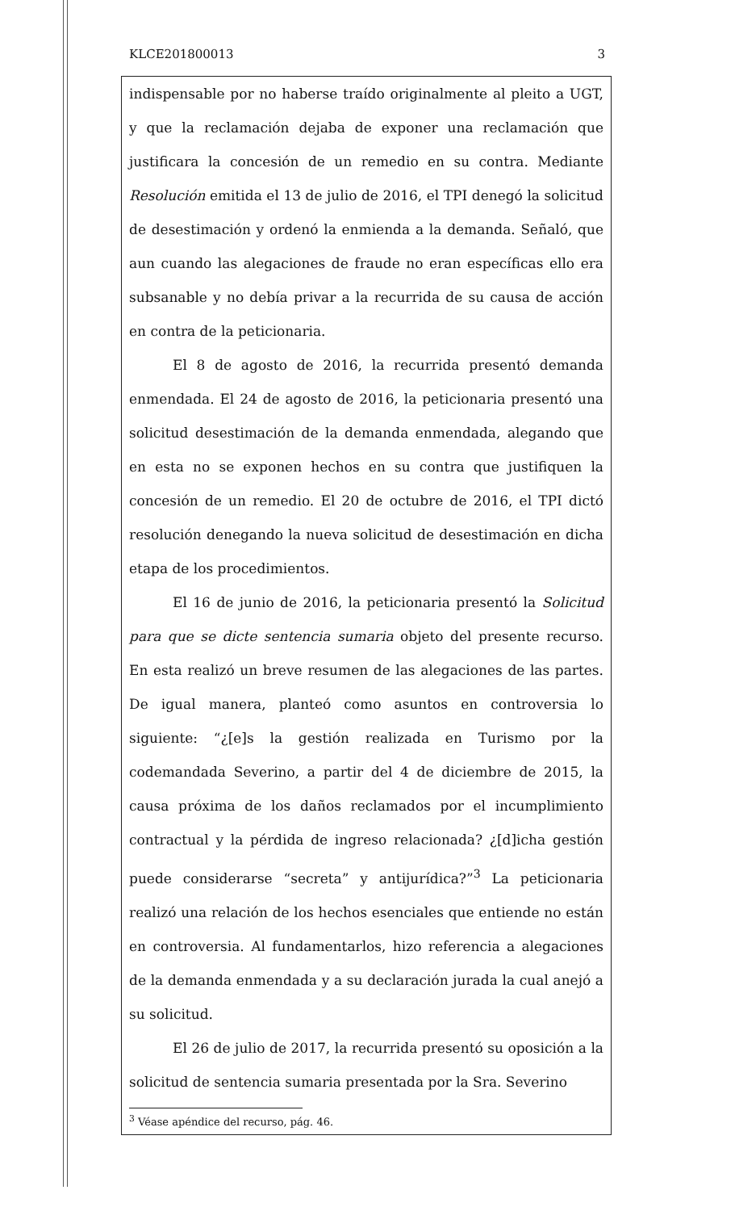KLCE201800013 3
indispensable por no haberse traído originalmente al pleito a UGT, y que la reclamación dejaba de exponer una reclamación que justificara la concesión de un remedio en su contra. Mediante Resolución emitida el 13 de julio de 2016, el TPI denegó la solicitud de desestimación y ordenó la enmienda a la demanda. Señaló, que aun cuando las alegaciones de fraude no eran específicas ello era subsanable y no debía privar a la recurrida de su causa de acción en contra de la peticionaria.
El 8 de agosto de 2016, la recurrida presentó demanda enmendada. El 24 de agosto de 2016, la peticionaria presentó una solicitud desestimación de la demanda enmendada, alegando que en esta no se exponen hechos en su contra que justifiquen la concesión de un remedio. El 20 de octubre de 2016, el TPI dictó resolución denegando la nueva solicitud de desestimación en dicha etapa de los procedimientos.
El 16 de junio de 2016, la peticionaria presentó la Solicitud para que se dicte sentencia sumaria objeto del presente recurso. En esta realizó un breve resumen de las alegaciones de las partes. De igual manera, planteó como asuntos en controversia lo siguiente: “¿[e]s la gestión realizada en Turismo por la codemandada Severino, a partir del 4 de diciembre de 2015, la causa próxima de los daños reclamados por el incumplimiento contractual y la pérdida de ingreso relacionada? ¿[d]icha gestión puede considerarse “secreta” y antijurídica?”<sup>3</sup> La peticionaria realizó una relación de los hechos esenciales que entiende no están en controversia. Al fundamentarlos, hizo referencia a alegaciones de la demanda enmendada y a su declaración jurada la cual anejó a su solicitud.
El 26 de julio de 2017, la recurrida presentó su oposición a la solicitud de sentencia sumaria presentada por la Sra. Severino
<sup>3</sup> Véase apéndice del recurso, pág. 46.